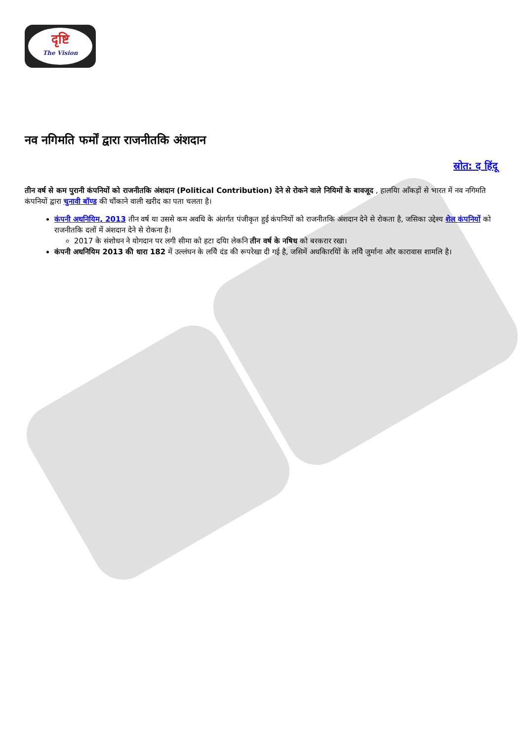दृष्टि
The Vision
नव नगिमति फर्मों द्वारा राजनीतकि अंशदान
स्रोत: द हिंदू
तीन वर्ष से कम पुरानी कंपनियों को राजनीतकि अंशदान (Political Contribution) देने से रोकने वाले नियिमों के बावजूद , हालयिा आँकड़ों से भारत में नव नगिमति कंपनियों द्वारा चुनावी बॉण्ड की चौंकाने वाली खरीद का पता चलता है।
कंपनी अधनियिम, 2013 तीन वर्ष या उससे कम अवधि के अंतर्गत पंजीकृत हुई कंपनियों को राजनीतकि अंशदान देने से रोकता है, जसिका उद्देश्य शेल कंपनियों को राजनीतकि दलों में अंशदान देने से रोकना है।
2017 के संशोधन ने योगदान पर लगी सीमा को हटा दयिा लेकनि तीन वर्ष के नषिध को बरकरार रखा।
कंपनी अधनियिम 2013 की धारा 182 में उल्लंघन के लयिे दंड की रूपरेखा दी गई है, जसिमें अधकिारयिों के लयिे जुर्माना और कारावास शामलि है।